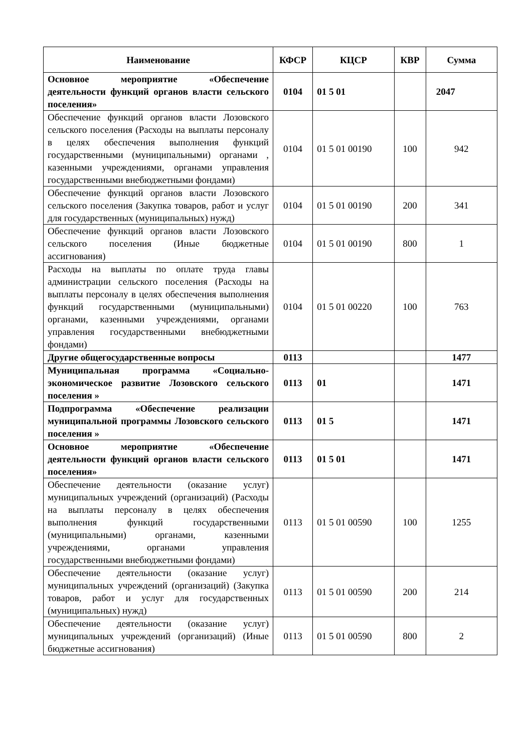| Наименование | КФСР | КЦСР | КВР | Сумма |
| --- | --- | --- | --- | --- |
| Основное мероприятие «Обеспечение деятельности функций органов власти сельского поселения» | 0104 | 01 5 01 | | 2047 |
| Обеспечение функций органов власти Лозовского сельского поселения (Расходы на выплаты персоналу в целях обеспечения выполнения функций государственными (муниципальными) органами , казенными учреждениями, органами управления государственными внебюджетными фондами) | 0104 | 01 5 01 00190 | 100 | 942 |
| Обеспечение функций органов власти Лозовского сельского поселения (Закупка товаров, работ и услуг для государственных (муниципальных) нужд) | 0104 | 01 5 01 00190 | 200 | 341 |
| Обеспечение функций органов власти Лозовского сельского поселения (Иные бюджетные ассигнования) | 0104 | 01 5 01 00190 | 800 | 1 |
| Расходы на выплаты по оплате труда главы администрации сельского поселения (Расходы на выплаты персоналу в целях обеспечения выполнения функций государственными (муниципальными) органами, казенными учреждениями, органами управления государственными внебюджетными фондами) | 0104 | 01 5 01 00220 | 100 | 763 |
| Другие общегосударственные вопросы | 0113 | | | 1477 |
| Муниципальная программа «Социально-экономическое развитие Лозовского сельского поселения » | 0113 | 01 | | 1471 |
| Подпрограмма «Обеспечение реализации муниципальной программы Лозовского сельского поселения » | 0113 | 01 5 | | 1471 |
| Основное мероприятие «Обеспечение деятельности функций органов власти сельского поселения» | 0113 | 01 5 01 | | 1471 |
| Обеспечение деятельности (оказание услуг) муниципальных учреждений (организаций) (Расходы на выплаты персоналу в целях обеспечения выполнения функций государственными (муниципальными) органами, казенными учреждениями, органами управления государственными внебюджетными фондами) | 0113 | 01 5 01 00590 | 100 | 1255 |
| Обеспечение деятельности (оказание услуг) муниципальных учреждений (организаций) (Закупка товаров, работ и услуг для государственных (муниципальных) нужд) | 0113 | 01 5 01 00590 | 200 | 214 |
| Обеспечение деятельности (оказание услуг) муниципальных учреждений (организаций) (Иные бюджетные ассигнования) | 0113 | 01 5 01 00590 | 800 | 2 |